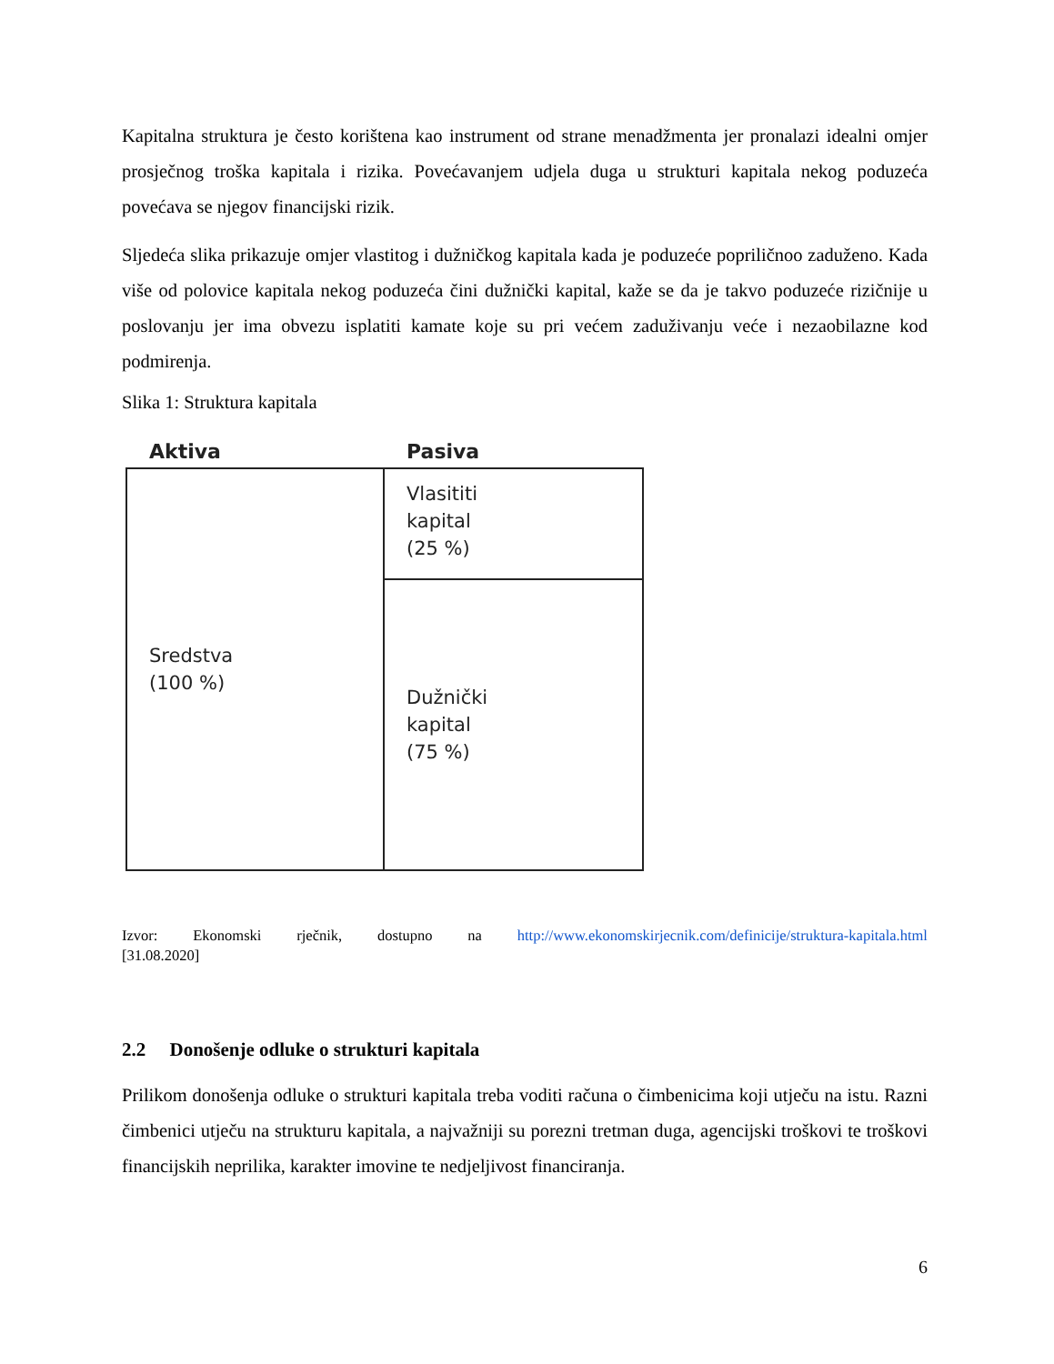Kapitalna struktura je često korištena kao instrument od strane menadžmenta jer pronalazi idealni omjer prosječnog troška kapitala i rizika. Povećavanjem udjela duga u strukturi kapitala nekog poduzeća povećava se njegov financijski rizik.
Sljedeća slika prikazuje omjer vlastitog i dužničkog kapitala kada je poduzeće popriličnoo zaduženo. Kada više od polovice kapitala nekog poduzeća čini dužnički kapital, kaže se da je takvo poduzeće rizičnije u poslovanju jer ima obvezu isplatiti kamate koje su pri većem zaduživanju veće i nezaobilazne kod podmirenja.
Slika 1: Struktura kapitala
Aktiva Pasiva
Sredstva
(100 %)
Vlasititi
kapital
(25 %)
Dužnički
kapital
(75 %)
Izvor: Ekonomski rječnik, dostupno na http://www.ekonomskirjecnik.com/definicije/struktura-kapitala.html
[31.08.2020]
2.2 Donošenje odluke o strukturi kapitala
Prilikom donošenja odluke o strukturi kapitala treba voditi računa o čimbenicima koji utječu na istu. Razni čimbenici utječu na strukturu kapitala, a najvažniji su porezni tretman duga, agencijski troškovi te troškovi financijskih neprilika, karakter imovine te nedjeljivost financiranja.
6